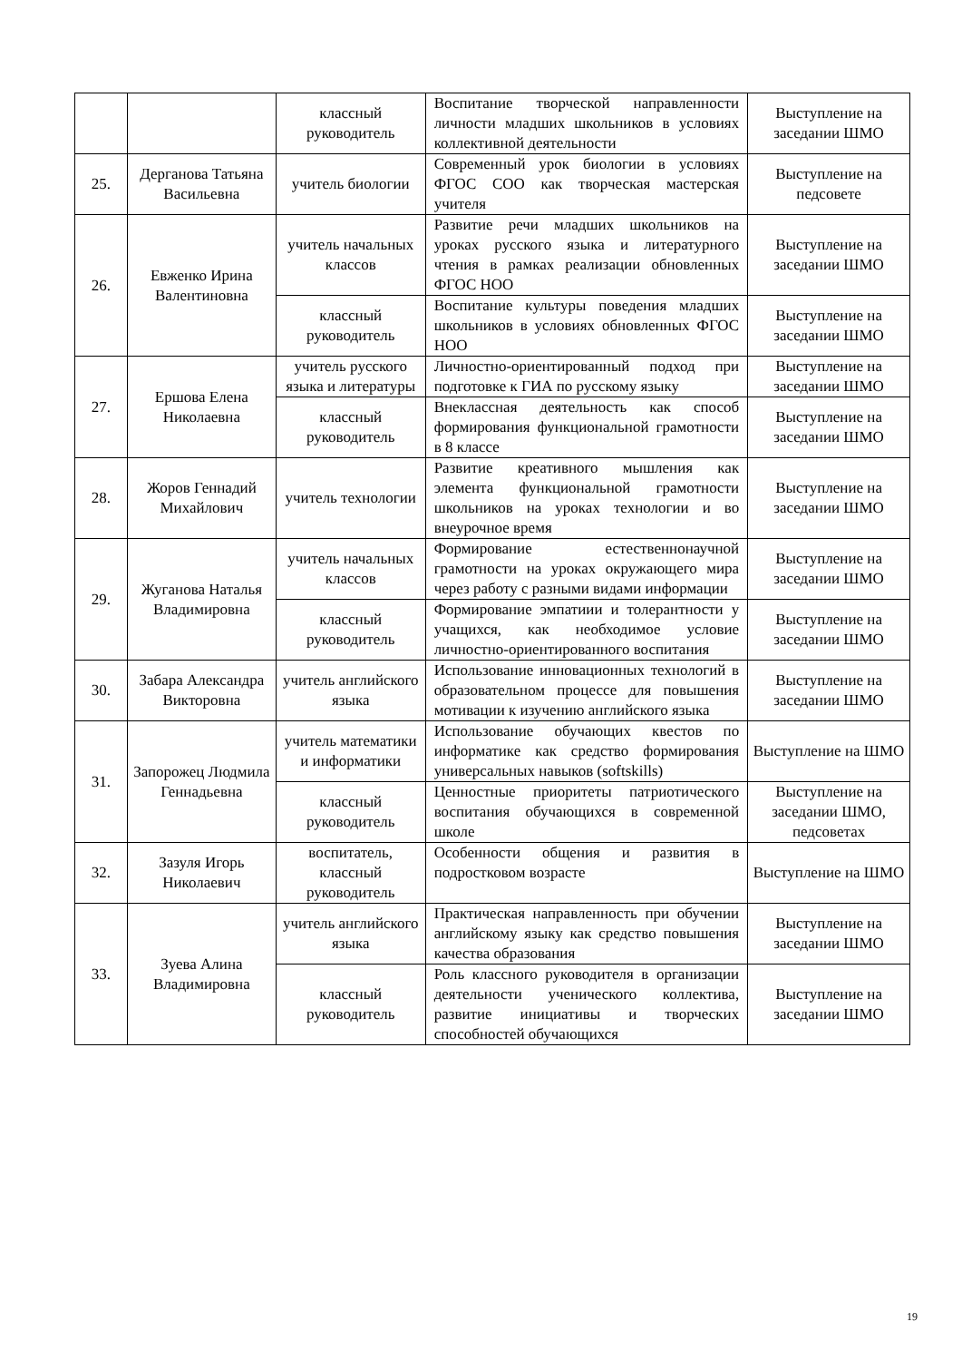| | | классный руководитель | Воспитание творческой направленности личности младших школьников в условиях коллективной деятельности | Выступление на заседании ШМО |
| 25. | Дерганова Татьяна Васильевна | учитель биологии | Современный урок биологии в условиях ФГОС СОО как творческая мастерская учителя | Выступление на педсовете |
| 26. | Евженко Ирина Валентиновна | учитель начальных классов | Развитие речи младших школьников на уроках русского языка и литературного чтения в рамках реализации обновленных ФГОС НОО | Выступление на заседании ШМО |
| | | классный руководитель | Воспитание культуры поведения младших школьников в условиях обновленных ФГОС НОО | Выступление на заседании ШМО |
| 27. | Ершова Елена Николаевна | учитель русского языка и литературы | Личностно-ориентированный подход при подготовке к ГИА по русскому языку | Выступление на заседании ШМО |
| | | классный руководитель | Внеклассная деятельность как способ формирования функциональной грамотности в 8 классе | Выступление на заседании ШМО |
| 28. | Жоров Геннадий Михайлович | учитель технологии | Развитие креативного мышления как элемента функциональной грамотности школьников на уроках технологии и во внеурочное время | Выступление на заседании ШМО |
| 29. | Жуганова Наталья Владимировна | учитель начальных классов | Формирование естественнонаучной грамотности на уроках окружающего мира через работу с разными видами информации | Выступление на заседании ШМО |
| | | классный руководитель | Формирование эмпатиии и толерантности у учащихся, как необходимое условие личностно-ориентированного воспитания | Выступление на заседании ШМО |
| 30. | Забара Александра Викторовна | учитель английского языка | Использование инновационных технологий в образовательном процессе для повышения мотивации к изучению английского языка | Выступление на заседании ШМО |
| 31. | Запорожец Людмила Геннадьевна | учитель математики и информатики | Использование обучающих квестов по информатике как средство формирования универсальных навыков (softskills) | Выступление на ШМО |
| | | классный руководитель | Ценностные приоритеты патриотического воспитания обучающихся в современной школе | Выступление на заседании ШМО, педсоветах |
| 32. | Зазуля Игорь Николаевич | воспитатель, классный руководитель | Особенности общения и развития в подростковом возрасте | Выступление на ШМО |
| 33. | Зуева Алина Владимировна | учитель английского языка | Практическая направленность при обучении английскому языку как средство повышения качества образования | Выступление на заседании ШМО |
| | | классный руководитель | Роль классного руководителя в организации деятельности ученического коллектива, развитие инициативы и творческих способностей обучающихся | Выступление на заседании ШМО |
19